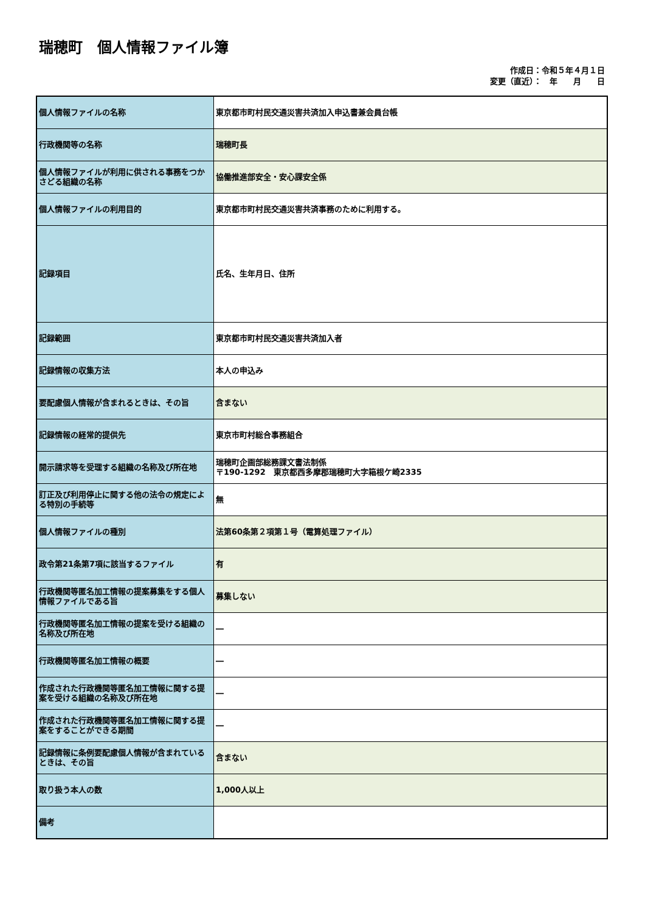瑞穂町　個人情報ファイル簿
作成日：令和５年４月１日
変更（直近）：　年　　月　　日
| 個人情報ファイルの名称 | 東京都市町村民交通災害共済加入申込書兼会員台帳 |
| 行政機関等の名称 | 瑞穂町長 |
| 個人情報ファイルが利用に供される事務をつかさどる組織の名称 | 協働推進部安全・安心課安全係 |
| 個人情報ファイルの利用目的 | 東京都市町村民交通災害共済事務のために利用する。 |
| 記録項目 | 氏名、生年月日、住所 |
| 記録範囲 | 東京都市町村民交通災害共済加入者 |
| 記録情報の収集方法 | 本人の申込み |
| 要配慮個人情報が含まれるときは、その旨 | 含まない |
| 記録情報の経常的提供先 | 東京市町村総合事務組合 |
| 開示請求等を受理する組織の名称及び所在地 | 瑞穂町企画部総務課文書法制係 〒190-1292 東京都西多摩郡瑞穂町大字箱根ケ崎2335 |
| 訂正及び利用停止に関する他の法令の規定による特別の手続等 | 無 |
| 個人情報ファイルの種別 | 法第60条第２項第１号（電算処理ファイル） |
| 政令第21条第7項に該当するファイル | 有 |
| 行政機関等匿名加工情報の提案募集をする個人情報ファイルである旨 | 募集しない |
| 行政機関等匿名加工情報の提案を受ける組織の名称及び所在地 | ― |
| 行政機関等匿名加工情報の概要 | ― |
| 作成された行政機関等匿名加工情報に関する提案を受ける組織の名称及び所在地 | ― |
| 作成された行政機関等匿名加工情報に関する提案をすることができる期間 | ― |
| 記録情報に条例要配慮個人情報が含まれているときは、その旨 | 含まない |
| 取り扱う本人の数 | 1,000人以上 |
| 備考 | |